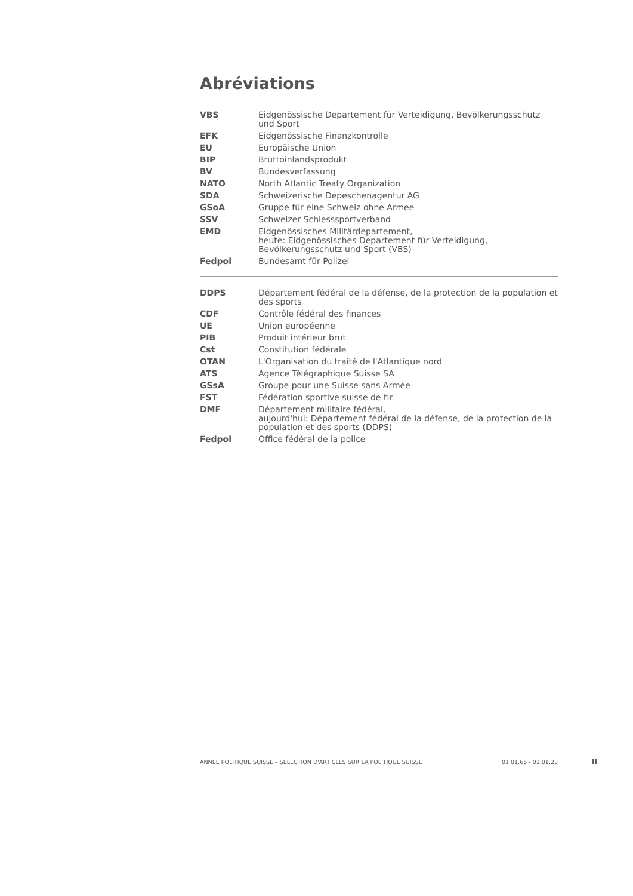Abréviations
| VBS | Eidgenössische Departement für Verteidigung, Bevölkerungsschutz und Sport |
| EFK | Eidgenössische Finanzkontrolle |
| EU | Europäische Union |
| BIP | Bruttoinlandsprodukt |
| BV | Bundesverfassung |
| NATO | North Atlantic Treaty Organization |
| SDA | Schweizerische Depeschenagentur AG |
| GSoA | Gruppe für eine Schweiz ohne Armee |
| SSV | Schweizer Schiesssportverband |
| EMD | Eidgenössisches Militärdepartement, heute: Eidgenössisches Departement für Verteidigung, Bevölkerungsschutz und Sport (VBS) |
| Fedpol | Bundesamt für Polizei |
| DDPS | Département fédéral de la défense, de la protection de la population et des sports |
| CDF | Contrôle fédéral des finances |
| UE | Union européenne |
| PIB | Produit intérieur brut |
| Cst | Constitution fédérale |
| OTAN | L'Organisation du traité de l'Atlantique nord |
| ATS | Agence Télégraphique Suisse SA |
| GSsA | Groupe pour une Suisse sans Armée |
| FST | Fédération sportive suisse de tir |
| DMF | Département militaire fédéral, aujourd'hui: Département fédéral de la défense, de la protection de la population et des sports (DDPS) |
| Fedpol | Office fédéral de la police |
ANNÉE POLITIQUE SUISSE – SÉLECTION D'ARTICLES SUR LA POLITIQUE SUISSE 01.01.65 - 01.01.23
II